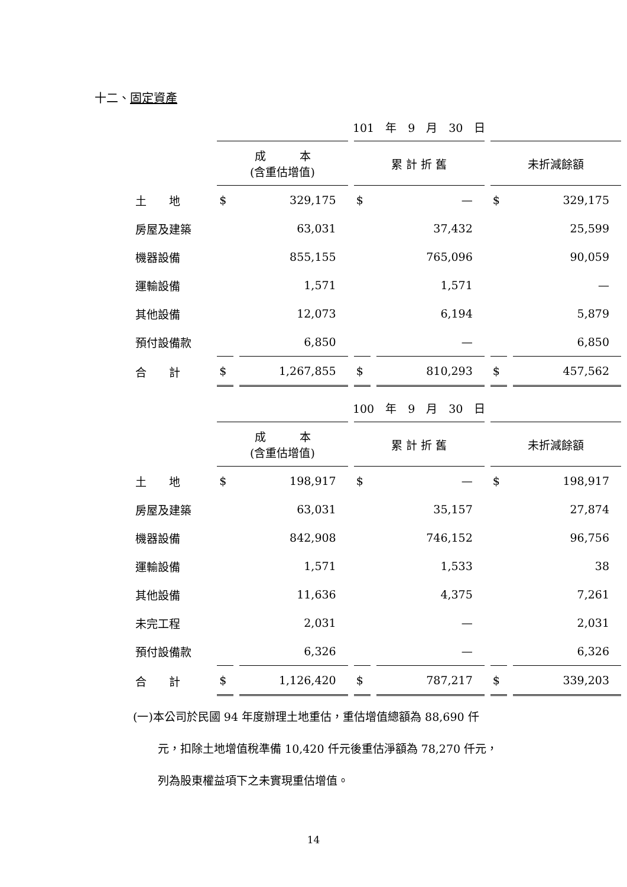十二、固定資產
| | 101 年 9 月 30 日 | | | | | |
| | 成 本 (含重估增值) | | 累 計 折 舊 | | 未折減餘額 | |
| 土 地 | $ | 329,175 | $ | — | $ | 329,175 |
| 房屋及建築 | | 63,031 | | 37,432 | | 25,599 |
| 機器設備 | | 855,155 | | 765,096 | | 90,059 |
| 運輸設備 | | 1,571 | | 1,571 | | — |
| 其他設備 | | 12,073 | | 6,194 | | 5,879 |
| 預付設備款 | | 6,850 | | — | | 6,850 |
| 合 計 | $ | 1,267,855 | $ | 810,293 | $ | 457,562 |
| | 100 年 9 月 30 日 | | | | | |
| | 成 本 (含重估增值) | | 累 計 折 舊 | | 未折減餘額 | |
| 土 地 | $ | 198,917 | $ | — | $ | 198,917 |
| 房屋及建築 | | 63,031 | | 35,157 | | 27,874 |
| 機器設備 | | 842,908 | | 746,152 | | 96,756 |
| 運輸設備 | | 1,571 | | 1,533 | | 38 |
| 其他設備 | | 11,636 | | 4,375 | | 7,261 |
| 未完工程 | | 2,031 | | — | | 2,031 |
| 預付設備款 | | 6,326 | | — | | 6,326 |
| 合 計 | $ | 1,126,420 | $ | 787,217 | $ | 339,203 |
(一)本公司於民國 94 年度辦理土地重估，重估增值總額為 88,690 仟
元，扣除土地增值稅準備 10,420 仟元後重估淨額為 78,270 仟元，
列為股東權益項下之未實現重估增值。
14